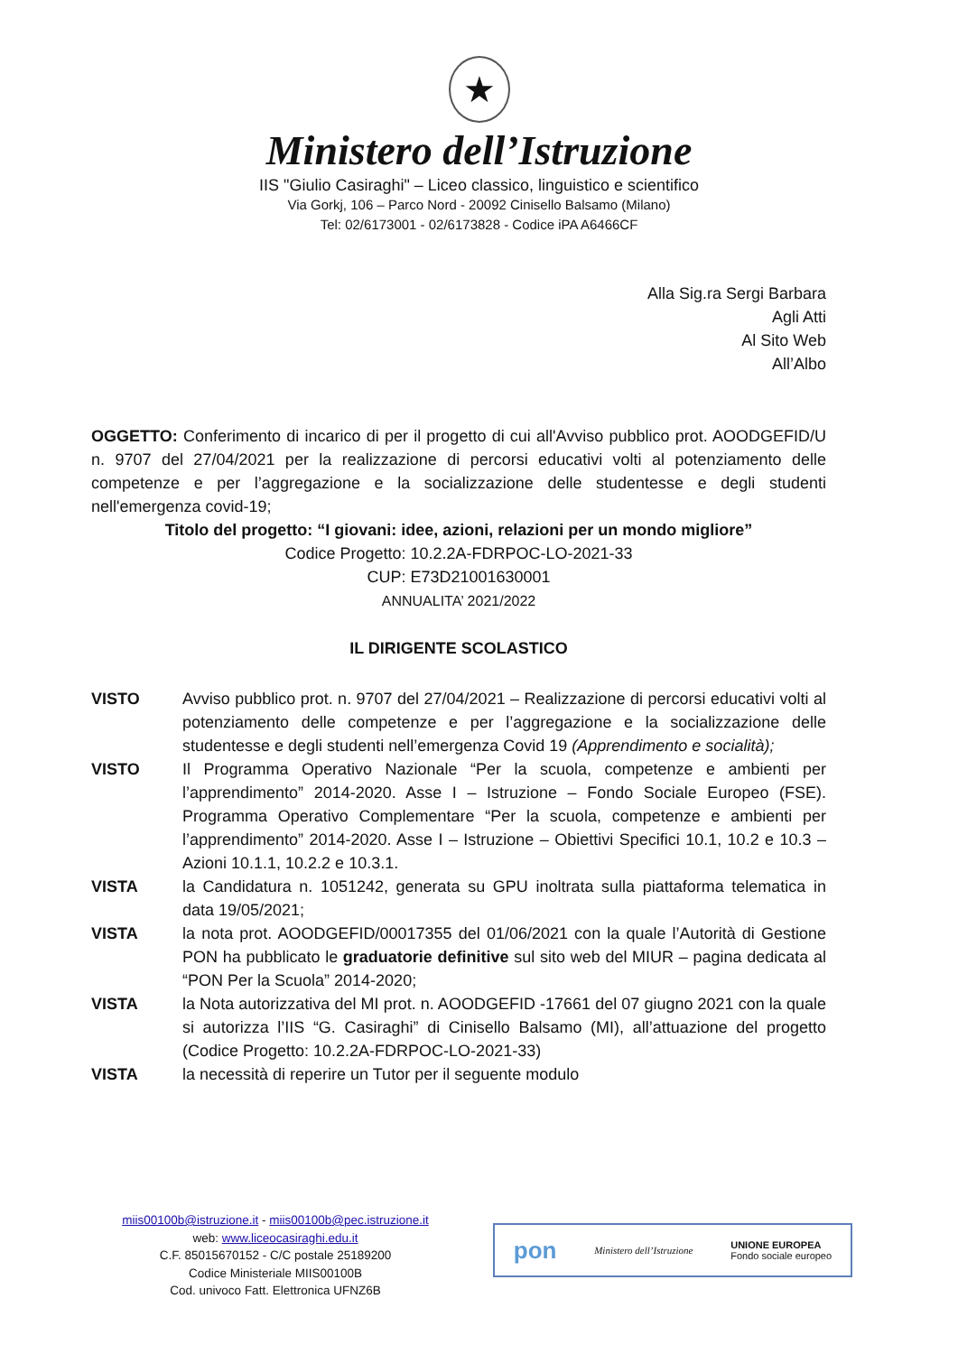★
Ministero dell’Istruzione
IIS "Giulio Casiraghi" – Liceo classico, linguistico e scientifico
Via Gorkj, 106 – Parco Nord - 20092 Cinisello Balsamo (Milano)
Tel: 02/6173001 - 02/6173828 - Codice iPA A6466CF
Alla Sig.ra Sergi Barbara
Agli Atti
Al Sito Web
All’Albo
OGGETTO: Conferimento di incarico di per il progetto di cui all'Avviso pubblico prot. AOODGEFID/U n. 9707 del 27/04/2021 per la realizzazione di percorsi educativi volti al potenziamento delle competenze e per l’aggregazione e la socializzazione delle studentesse e degli studenti nell'emergenza covid-19;
Titolo del progetto: “I giovani: idee, azioni, relazioni per un mondo migliore”
Codice Progetto: 10.2.2A-FDRPOC-LO-2021-33
CUP: E73D21001630001
ANNUALITA’ 2021/2022
IL DIRIGENTE SCOLASTICO
VISTO Avviso pubblico prot. n. 9707 del 27/04/2021 – Realizzazione di percorsi educativi volti al potenziamento delle competenze e per l’aggregazione e la socializzazione delle studentesse e degli studenti nell’emergenza Covid 19 (Apprendimento e socialità);
VISTO Il Programma Operativo Nazionale “Per la scuola, competenze e ambienti per l’apprendimento” 2014-2020. Asse I – Istruzione – Fondo Sociale Europeo (FSE). Programma Operativo Complementare “Per la scuola, competenze e ambienti per l’apprendimento” 2014-2020. Asse I – Istruzione – Obiettivi Specifici 10.1, 10.2 e 10.3 – Azioni 10.1.1, 10.2.2 e 10.3.1.
VISTA la Candidatura n. 1051242, generata su GPU inoltrata sulla piattaforma telematica in data 19/05/2021;
VISTA la nota prot. AOODGEFID/00017355 del 01/06/2021 con la quale l’Autorità di Gestione PON ha pubblicato le graduatorie definitive sul sito web del MIUR – pagina dedicata al “PON Per la Scuola” 2014-2020;
VISTA la Nota autorizzativa del MI prot. n. AOODGEFID -17661 del 07 giugno 2021 con la quale si autorizza l’IIS “G. Casiraghi” di Cinisello Balsamo (MI), all’attuazione del progetto (Codice Progetto: 10.2.2A-FDRPOC-LO-2021-33)
VISTA la necessità di reperire un Tutor per il seguente modulo
miis00100b@istruzione.it - miis00100b@pec.istruzione.it
web: www.liceocasiraghi.edu.it
C.F. 85015670152 - C/C postale 25189200
Codice Ministeriale MIIS00100B
Cod. univoco Fatt. Elettronica UFNZ6B
pon Ministero dell’Istruzione UNIONE EUROPEA
Fondo sociale europeo